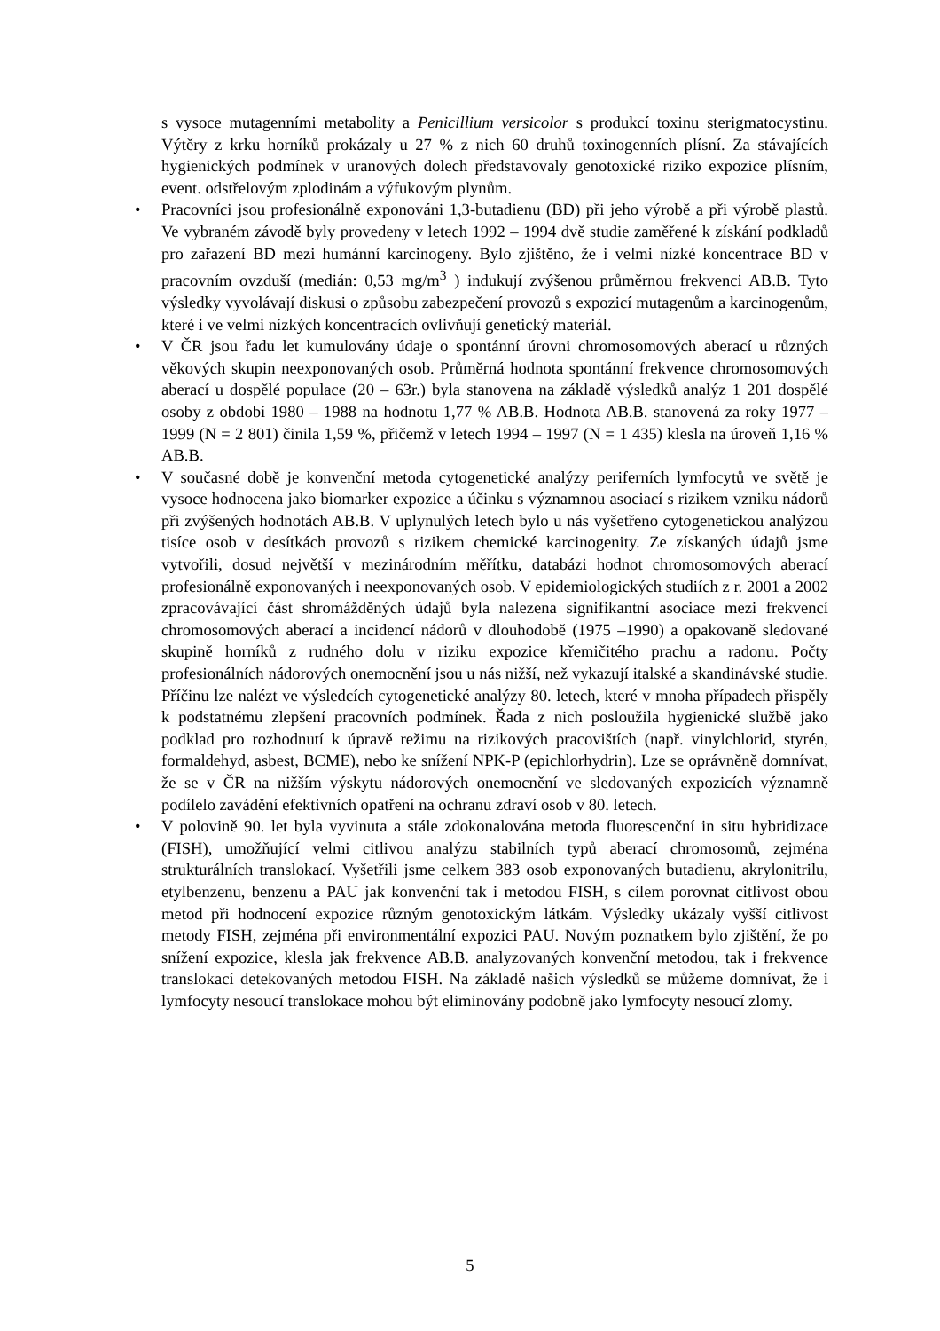s vysoce mutagenními metabolity a Penicillium versicolor s produkcí toxinu sterigmatocystinu. Výtěry z krku horníků prokázaly u 27 % z nich 60 druhů toxinogenních plísní. Za stávajících hygienických podmínek v uranových dolech představovaly genotoxické riziko expozice plísním, event. odstřelovým zplodinám a výfukovým plynům.
• Pracovníci jsou profesionálně exponováni 1,3-butadienu (BD) při jeho výrobě a při výrobě plastů. Ve vybraném závodě byly provedeny v letech 1992 – 1994 dvě studie zaměřené k získání podkladů pro zařazení BD mezi humánní karcinogeny. Bylo zjištěno, že i velmi nízké koncentrace BD v pracovním ovzduší (medián: 0,53 mg/m<sup>3</sup> ) indukují zvýšenou průměrnou frekvenci AB.B. Tyto výsledky vyvolávají diskusi o způsobu zabezpečení provozů s expozicí mutagenům a karcinogenům, které i ve velmi nízkých koncentracích ovlivňují genetický materiál.
• V ČR jsou řadu let kumulovány údaje o spontánní úrovni chromosomových aberací u různých věkových skupin neexponovaných osob. Průměrná hodnota spontánní frekvence chromosomových aberací u dospělé populace (20 – 63r.) byla stanovena na základě výsledků analýz 1 201 dospělé osoby z období 1980 – 1988 na hodnotu 1,77 % AB.B. Hodnota AB.B. stanovená za roky 1977 – 1999 (N = 2 801) činila 1,59 %, přičemž v letech 1994 – 1997 (N = 1 435) klesla na úroveň 1,16 % AB.B.
• V současné době je konvenční metoda cytogenetické analýzy periferních lymfocytů ve světě je vysoce hodnocena jako biomarker expozice a účinku s významnou asociací s rizikem vzniku nádorů při zvýšených hodnotách AB.B. V uplynulých letech bylo u nás vyšetřeno cytogenetickou analýzou tisíce osob v desítkách provozů s rizikem chemické karcinogenity. Ze získaných údajů jsme vytvořili, dosud největší v mezinárodním měřítku, databázi hodnot chromosomových aberací profesionálně exponovaných i neexponovaných osob. V epidemiologických studiích z r. 2001 a 2002 zpracovávající část shromážděných údajů byla nalezena signifikantní asociace mezi frekvencí chromosomových aberací a incidencí nádorů v dlouhodobě (1975 –1990) a opakovaně sledované skupině horníků z rudného dolu v riziku expozice křemičitého prachu a radonu. Počty profesionálních nádorových onemocnění jsou u nás nižší, než vykazují italské a skandinávské studie. Příčinu lze nalézt ve výsledcích cytogenetické analýzy 80. letech, které v mnoha případech přispěly k podstatnému zlepšení pracovních podmínek. Řada z nich posloužila hygienické službě jako podklad pro rozhodnutí k úpravě režimu na rizikových pracovištích (např. vinylchlorid, styrén, formaldehyd, asbest, BCME), nebo ke snížení NPK-P (epichlorhydrin). Lze se oprávněně domnívat, že se v ČR na nižším výskytu nádorových onemocnění ve sledovaných expozicích významně podílelo zavádění efektivních opatření na ochranu zdraví osob v 80. letech.
• V polovině 90. let byla vyvinuta a stále zdokonalována metoda fluorescenční in situ hybridizace (FISH), umožňující velmi citlivou analýzu stabilních typů aberací chromosomů, zejména strukturálních translokací. Vyšetřili jsme celkem 383 osob exponovaných butadienu, akrylonitrilu, etylbenzenu, benzenu a PAU jak konvenční tak i metodou FISH, s cílem porovnat citlivost obou metod při hodnocení expozice různým genotoxickým látkám. Výsledky ukázaly vyšší citlivost metody FISH, zejména při environmentální expozici PAU. Novým poznatkem bylo zjištění, že po snížení expozice, klesla jak frekvence AB.B. analyzovaných konvenční metodou, tak i frekvence translokací detekovaných metodou FISH. Na základě našich výsledků se můžeme domnívat, že i lymfocyty nesoucí translokace mohou být eliminovány podobně jako lymfocyty nesoucí zlomy.
5